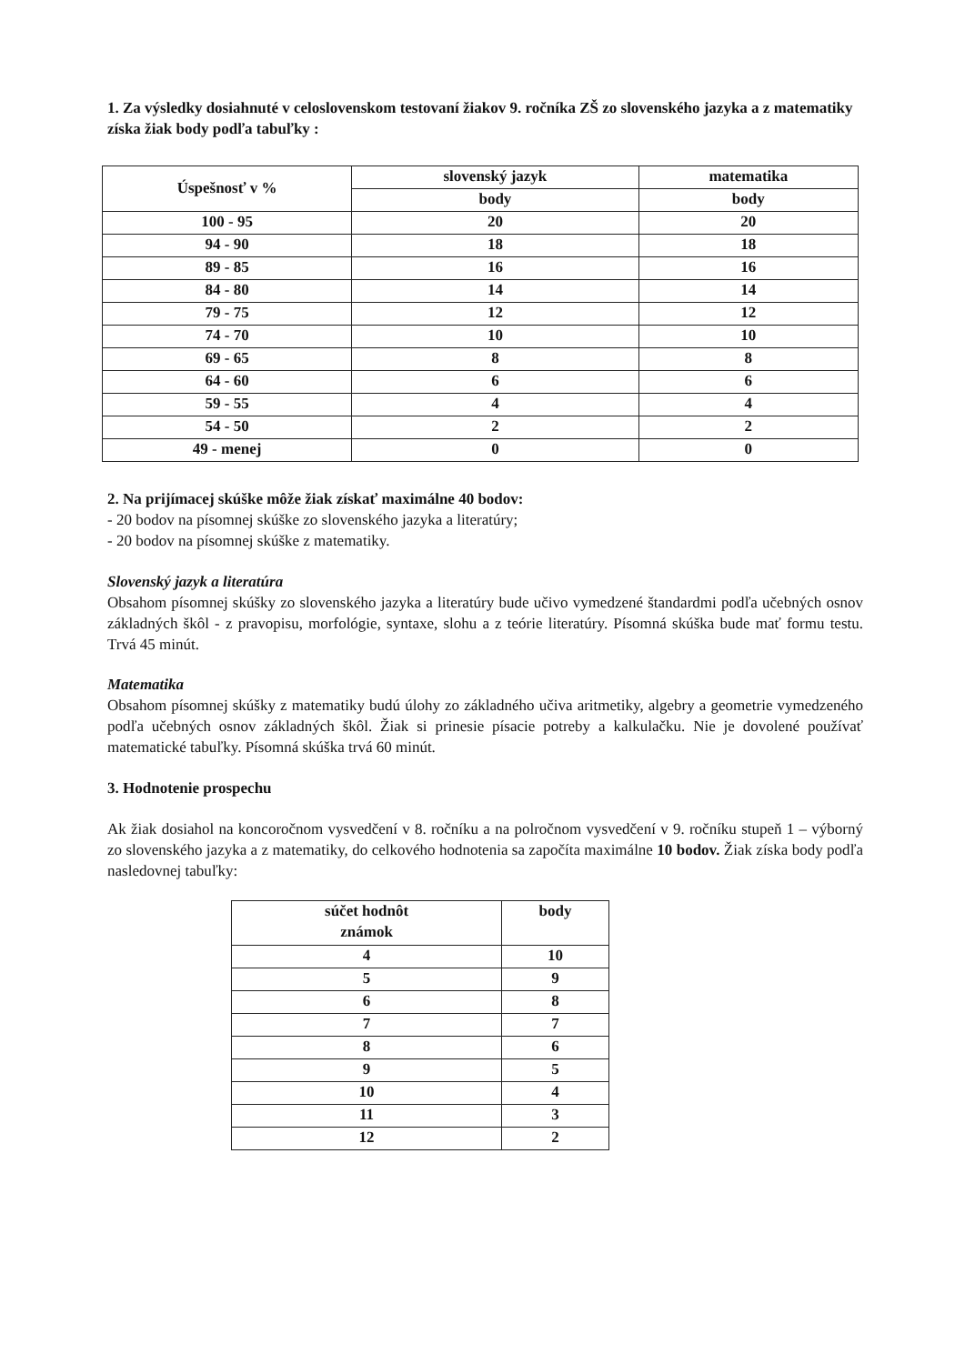1. Za výsledky dosiahnuté v celoslovenskom testovaní žiakov 9. ročníka ZŠ zo slovenského jazyka a z matematiky získa žiak body podľa tabuľky :
| Úspešnosť v % | slovenský jazyk | matematika |
| --- | --- | --- |
| | body | body |
| 100 - 95 | 20 | 20 |
| 94 - 90 | 18 | 18 |
| 89 - 85 | 16 | 16 |
| 84 - 80 | 14 | 14 |
| 79 - 75 | 12 | 12 |
| 74 - 70 | 10 | 10 |
| 69 - 65 | 8 | 8 |
| 64 - 60 | 6 | 6 |
| 59 - 55 | 4 | 4 |
| 54 - 50 | 2 | 2 |
| 49 - menej | 0 | 0 |
2. Na prijímacej skúške môže žiak získať maximálne 40 bodov:
- 20 bodov na písomnej skúške zo slovenského jazyka a literatúry;
- 20 bodov na písomnej skúške z matematiky.
Slovenský jazyk a literatúra
Obsahom písomnej skúšky zo slovenského jazyka a literatúry bude učivo vymedzené štandardmi podľa učebných osnov základných škôl - z pravopisu, morfológie, syntaxe, slohu a z teórie literatúry. Písomná skúška bude mať formu testu. Trvá 45 minút.
Matematika
Obsahom písomnej skúšky z matematiky budú úlohy zo základného učiva aritmetiky, algebry a geometrie vymedzeného podľa učebných osnov základných škôl. Žiak si prinesie písacie potreby a kalkulačku. Nie je dovolené používať matematické tabuľky. Písomná skúška trvá 60 minút.
3. Hodnotenie prospechu
Ak žiak dosiahol na koncoročnom vysvedčení v 8. ročníku a na polročnom vysvedčení v 9. ročníku stupeň 1 – výborný zo slovenského jazyka a z matematiky, do celkového hodnotenia sa započíta maximálne 10 bodov. Žiak získa body podľa nasledovnej tabuľky:
| súčet hodnôt známok | body |
| --- | --- |
| 4 | 10 |
| 5 | 9 |
| 6 | 8 |
| 7 | 7 |
| 8 | 6 |
| 9 | 5 |
| 10 | 4 |
| 11 | 3 |
| 12 | 2 |